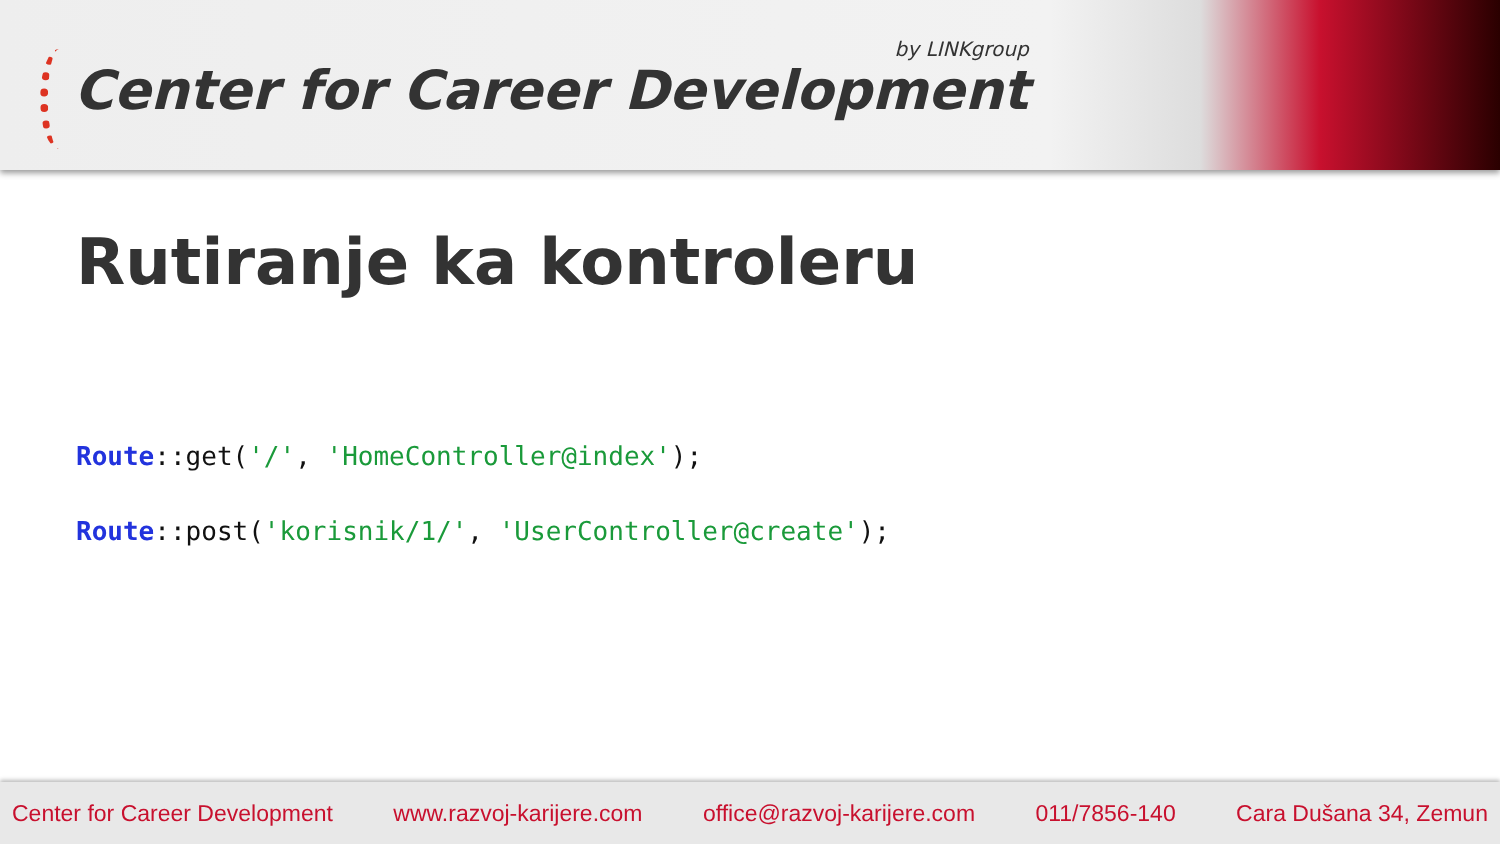by LINKgroup
Center for Career Development
Rutiranje ka kontroleru
Route::get('/', 'HomeController@index');
Route::post('korisnik/1/', 'UserController@create');
Center for Career Development www.razvoj-karijere.com office@razvoj-karijere.com 011/7856-140 Cara Dušana 34, Zemun